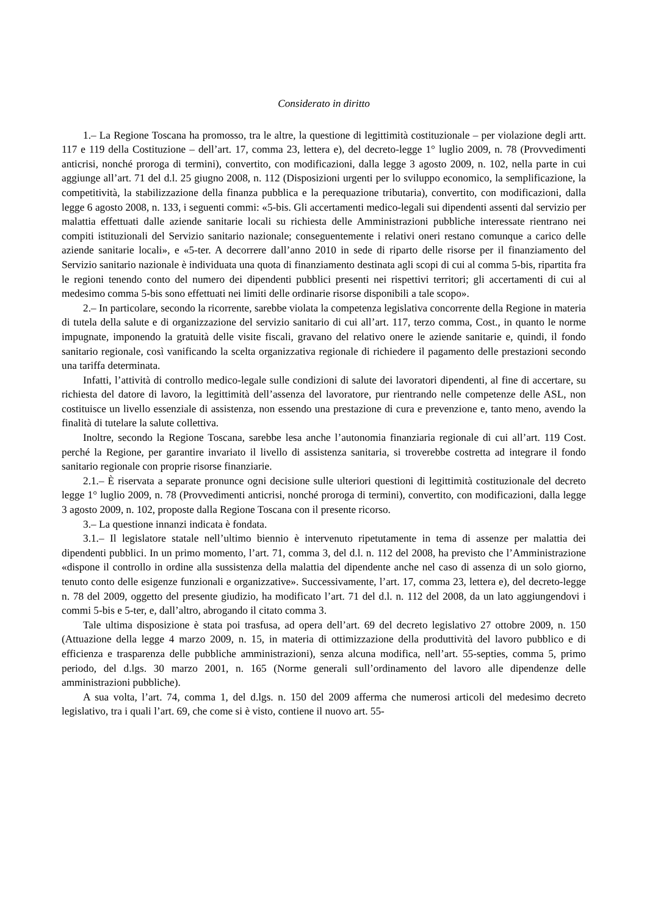Considerato in diritto
1.– La Regione Toscana ha promosso, tra le altre, la questione di legittimità costituzionale – per violazione degli artt. 117 e 119 della Costituzione – dell’art. 17, comma 23, lettera e), del decreto-legge 1° luglio 2009, n. 78 (Provvedimenti anticrisi, nonché proroga di termini), convertito, con modificazioni, dalla legge 3 agosto 2009, n. 102, nella parte in cui aggiunge all’art. 71 del d.l. 25 giugno 2008, n. 112 (Disposizioni urgenti per lo sviluppo economico, la semplificazione, la competitività, la stabilizzazione della finanza pubblica e la perequazione tributaria), convertito, con modificazioni, dalla legge 6 agosto 2008, n. 133, i seguenti commi: «5-bis. Gli accertamenti medico-legali sui dipendenti assenti dal servizio per malattia effettuati dalle aziende sanitarie locali su richiesta delle Amministrazioni pubbliche interessate rientrano nei compiti istituzionali del Servizio sanitario nazionale; conseguentemente i relativi oneri restano comunque a carico delle aziende sanitarie locali», e «5-ter. A decorrere dall’anno 2010 in sede di riparto delle risorse per il finanziamento del Servizio sanitario nazionale è individuata una quota di finanziamento destinata agli scopi di cui al comma 5-bis, ripartita fra le regioni tenendo conto del numero dei dipendenti pubblici presenti nei rispettivi territori; gli accertamenti di cui al medesimo comma 5-bis sono effettuati nei limiti delle ordinarie risorse disponibili a tale scopo».
2.– In particolare, secondo la ricorrente, sarebbe violata la competenza legislativa concorrente della Regione in materia di tutela della salute e di organizzazione del servizio sanitario di cui all’art. 117, terzo comma, Cost., in quanto le norme impugnate, imponendo la gratuità delle visite fiscali, gravano del relativo onere le aziende sanitarie e, quindi, il fondo sanitario regionale, così vanificando la scelta organizzativa regionale di richiedere il pagamento delle prestazioni secondo una tariffa determinata.
Infatti, l’attività di controllo medico-legale sulle condizioni di salute dei lavoratori dipendenti, al fine di accertare, su richiesta del datore di lavoro, la legittimità dell’assenza del lavoratore, pur rientrando nelle competenze delle ASL, non costituisce un livello essenziale di assistenza, non essendo una prestazione di cura e prevenzione e, tanto meno, avendo la finalità di tutelare la salute collettiva.
Inoltre, secondo la Regione Toscana, sarebbe lesa anche l’autonomia finanziaria regionale di cui all’art. 119 Cost. perché la Regione, per garantire invariato il livello di assistenza sanitaria, si troverebbe costretta ad integrare il fondo sanitario regionale con proprie risorse finanziarie.
2.1.– È riservata a separate pronunce ogni decisione sulle ulteriori questioni di legittimità costituzionale del decreto legge 1° luglio 2009, n. 78 (Provvedimenti anticrisi, nonché proroga di termini), convertito, con modificazioni, dalla legge 3 agosto 2009, n. 102, proposte dalla Regione Toscana con il presente ricorso.
3.– La questione innanzi indicata è fondata.
3.1.– Il legislatore statale nell’ultimo biennio è intervenuto ripetutamente in tema di assenze per malattia dei dipendenti pubblici. In un primo momento, l’art. 71, comma 3, del d.l. n. 112 del 2008, ha previsto che l’Amministrazione «dispone il controllo in ordine alla sussistenza della malattia del dipendente anche nel caso di assenza di un solo giorno, tenuto conto delle esigenze funzionali e organizzative». Successivamente, l’art. 17, comma 23, lettera e), del decreto-legge n. 78 del 2009, oggetto del presente giudizio, ha modificato l’art. 71 del d.l. n. 112 del 2008, da un lato aggiungendovi i commi 5-bis e 5-ter, e, dall’altro, abrogando il citato comma 3.
Tale ultima disposizione è stata poi trasfusa, ad opera dell’art. 69 del decreto legislativo 27 ottobre 2009, n. 150 (Attuazione della legge 4 marzo 2009, n. 15, in materia di ottimizzazione della produttività del lavoro pubblico e di efficienza e trasparenza delle pubbliche amministrazioni), senza alcuna modifica, nell’art. 55-septies, comma 5, primo periodo, del d.lgs. 30 marzo 2001, n. 165 (Norme generali sull’ordinamento del lavoro alle dipendenze delle amministrazioni pubbliche).
A sua volta, l’art. 74, comma 1, del d.lgs. n. 150 del 2009 afferma che numerosi articoli del medesimo decreto legislativo, tra i quali l’art. 69, che come si è visto, contiene il nuovo art. 55-